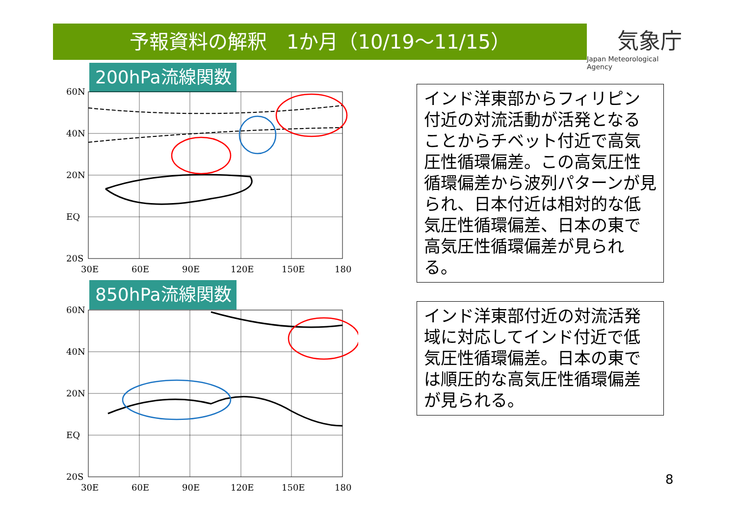予報資料の解釈　1か月（10/19～11/15）
気象庁
Japan Meteorological Agency
200hPa流線関数
60N
40N
20N
EQ
20S
30E
60E
90E
120E
150E
180
850hPa流線関数
60N
40N
20N
EQ
20S
30E
60E
90E
120E
150E
180
インド洋東部からフィリピン付近の対流活動が活発となることからチベット付近で高気圧性循環偏差。この高気圧性循環偏差から波列パターンが見られ、日本付近は相対的な低気圧性循環偏差、日本の東で高気圧性循環偏差が見られる。
インド洋東部付近の対流活発域に対応してインド付近で低気圧性循環偏差。日本の東では順圧的な高気圧性循環偏差が見られる。
8